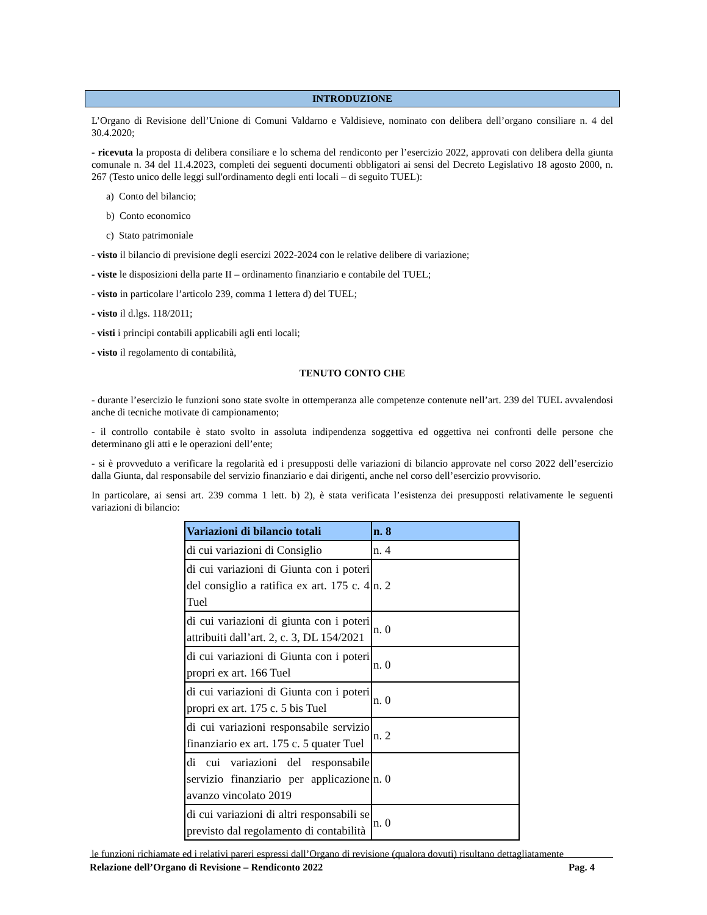INTRODUZIONE
L’Organo di Revisione dell’Unione di Comuni Valdarno e Valdisieve, nominato con delibera dell’organo consiliare n. 4 del 30.4.2020;
- ricevuta la proposta di delibera consiliare e lo schema del rendiconto per l’esercizio 2022, approvati con delibera della giunta comunale n. 34 del 11.4.2023, completi dei seguenti documenti obbligatori ai sensi del Decreto Legislativo 18 agosto 2000, n. 267 (Testo unico delle leggi sull'ordinamento degli enti locali – di seguito TUEL):
a) Conto del bilancio;
b) Conto economico
c) Stato patrimoniale
- visto il bilancio di previsione degli esercizi 2022-2024 con le relative delibere di variazione;
- viste le disposizioni della parte II – ordinamento finanziario e contabile del TUEL;
- visto in particolare l’articolo 239, comma 1 lettera d) del TUEL;
- visto il d.lgs. 118/2011;
- visti i principi contabili applicabili agli enti locali;
- visto il regolamento di contabilità,
TENUTO CONTO CHE
- durante l’esercizio le funzioni sono state svolte in ottemperanza alle competenze contenute nell’art. 239 del TUEL avvalendosi anche di tecniche motivate di campionamento;
- il controllo contabile è stato svolto in assoluta indipendenza soggettiva ed oggettiva nei confronti delle persone che determinano gli atti e le operazioni dell’ente;
- si è provveduto a verificare la regolarità ed i presupposti delle variazioni di bilancio approvate nel corso 2022 dell’esercizio dalla Giunta, dal responsabile del servizio finanziario e dai dirigenti, anche nel corso dell’esercizio provvisorio.
In particolare, ai sensi art. 239 comma 1 lett. b) 2), è stata verificata l’esistenza dei presupposti relativamente le seguenti variazioni di bilancio:
| Variazioni di bilancio totali | n. 8 |
| di cui variazioni di Consiglio | n. 4 |
| di cui variazioni di Giunta con i poteri del consiglio a ratifica ex art. 175 c. 4 Tuel | n. 2 |
| di cui variazioni di giunta con i poteri attribuiti dall’art. 2, c. 3, DL 154/2021 | n. 0 |
| di cui variazioni di Giunta con i poteri propri ex art. 166 Tuel | n. 0 |
| di cui variazioni di Giunta con i poteri propri ex art. 175 c. 5 bis Tuel | n. 0 |
| di cui variazioni responsabile servizio finanziario ex art. 175 c. 5 quater Tuel | n. 2 |
| di cui variazioni del responsabile servizio finanziario per applicazione avanzo vincolato 2019 | n. 0 |
| di cui variazioni di altri responsabili se previsto dal regolamento di contabilità | n. 0 |
le funzioni richiamate ed i relativi pareri espressi dall’Organo di revisione (qualora dovuti) risultano dettagliatamente
Relazione dell’Organo di Revisione – Rendiconto 2022 Pag. 4